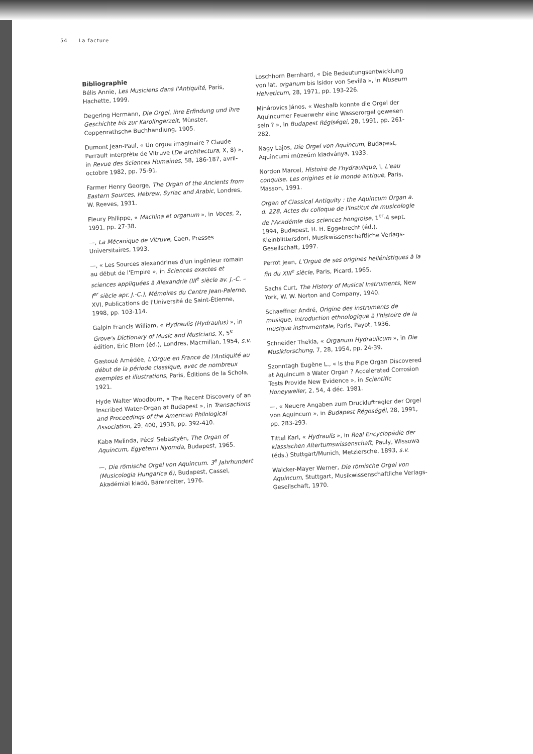54 La facture
Bibliographie
Bélis Annie, Les Musiciens dans l'Antiquité, Paris, Hachette, 1999.
Degering Hermann, Die Orgel, ihre Erfindung und ihre Geschichte bis zur Karolingerzeit, Münster, Coppenrathsche Buchhandlung, 1905.
Dumont Jean-Paul, « Un orgue imaginaire ? Claude Perrault interprète de Vitruve (De architectura, X, 8) », in Revue des Sciences Humaines, 58, 186-187, avril-octobre 1982, pp. 75-91.
Farmer Henry George, The Organ of the Ancients from Eastern Sources, Hebrew, Syriac and Arabic, Londres, W. Reeves, 1931.
Fleury Philippe, « Machina et organum », in Voces, 2, 1991, pp. 27-38.
—, La Mécanique de Vitruve, Caen, Presses Universitaires, 1993.
—, « Les Sources alexandrines d'un ingénieur romain au début de l'Empire », in Sciences exactes et sciences appliquées à Alexandrie (III<sup>e</sup> siècle av. J.-C. – I<sup>er</sup> siècle apr. J.-C.), Mémoires du Centre Jean-Palerne, XVI, Publications de l'Université de Saint-Étienne, 1998, pp. 103-114.
Galpin Francis William, « Hydraulis (Hydraulus) », in Grove's Dictionary of Music and Musicians, X, 5<sup>e</sup> édition, Eric Blom (éd.), Londres, Macmillan, 1954, s.v.
Gastoué Amédée, L'Orgue en France de l'Antiquité au début de la période classique, avec de nombreux exemples et illustrations, Paris, Éditions de la Schola, 1921.
Hyde Walter Woodburn, « The Recent Discovery of an Inscribed Water-Organ at Budapest », in Transactions and Proceedings of the American Philological Association, 29, 400, 1938, pp. 392-410.
Kaba Melinda, Pécsi Sebastyén, The Organ of Aquincum, Egyetemi Nyomda, Budapest, 1965.
—, Die römische Orgel von Aquincum. 3<sup>e</sup> Jahrhundert (Musicologia Hungarica 6), Budapest, Cassel, Akadémiai kiadó, Bärenreiter, 1976.
Loschhorn Bernhard, « Die Bedeutungsentwicklung von lat. organum bis Isidor von Sevilla », in Museum Helveticum, 28, 1971, pp. 193-226.
Minárovics János, « Weshalb konnte die Orgel der Aquincumer Feuerwehr eine Wasserorgel gewesen sein ? », in Budapest Régiségei, 28, 1991, pp. 261-282.
Nagy Lajos, Die Orgel von Aquincum, Budapest, Aquincumi múzeúm kiadványa, 1933.
Nordon Marcel, Histoire de l'hydraulique, I, L'eau conquise. Les origines et le monde antique, Paris, Masson, 1991.
Organ of Classical Antiquity : the Aquincum Organ a. d. 228, Actes du colloque de l'Institut de musicologie de l'Académie des sciences hongroise, 1<sup>er</sup>-4 sept. 1994, Budapest, H. H. Eggebrecht (éd.). Kleinblittersdorf, Musikwissenschaftliche Verlags-Gesellschaft, 1997.
Perrot Jean, L'Orgue de ses origines hellénistiques à la fin du XIII<sup>e</sup> siècle, Paris, Picard, 1965.
Sachs Curt, The History of Musical Instruments, New York, W. W. Norton and Company, 1940.
Schaeffner André, Origine des instruments de musique, introduction ethnologique à l'histoire de la musique instrumentale, Paris, Payot, 1936.
Schneider Thekla, « Organum Hydraulicum », in Die Musikforschung, 7, 28, 1954, pp. 24-39.
Szonntagh Eugène L., « Is the Pipe Organ Discovered at Aquincum a Water Organ ? Accelerated Corrosion Tests Provide New Evidence », in Scientific Honeyweller, 2, 54, 4 déc. 1981.
—, « Neuere Angaben zum Druckluftregler der Orgel von Aquincum », in Budapest Régoségéi, 28, 1991, pp. 283-293.
Tittel Karl, « Hydraulis », in Real Encyclopädie der klassischen Altertumswissenschaft, Pauly, Wissowa (éds.) Stuttgart/Munich, Metzlersche, 1893, s.v.
Walcker-Mayer Werner, Die römische Orgel von Aquincum, Stuttgart, Musikwissenschaftliche Verlags-Gesellschaft, 1970.